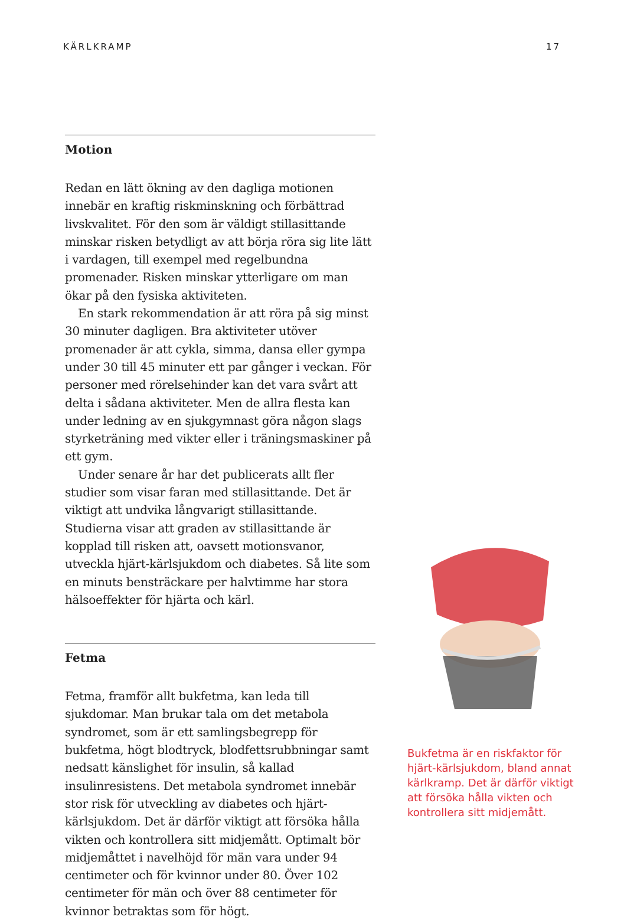KÄRLKRAMP 17
Motion
Redan en lätt ökning av den dagliga motionen innebär en kraftig riskminskning och förbättrad livskvalitet. För den som är väldigt stillasittande minskar risken betydligt av att börja röra sig lite lätt i vardagen, till exempel med regelbundna promenader. Risken minskar ytterligare om man ökar på den fysiska aktiviteten.
En stark rekommendation är att röra på sig minst 30 minuter dagligen. Bra aktiviteter utöver promenader är att cykla, simma, dansa eller gympa under 30 till 45 minuter ett par gånger i veckan. För personer med rörelsehinder kan det vara svårt att delta i sådana aktiviteter. Men de allra flesta kan under ledning av en sjukgymnast göra någon slags styrketräning med vikter eller i träningsmaskiner på ett gym.
Under senare år har det publicerats allt fler studier som visar faran med stillasittande. Det är viktigt att undvika långvarigt stillasittande. Studierna visar att graden av stillasittande är kopplad till risken att, oavsett motionsvanor, utveckla hjärt-kärlsjukdom och diabetes. Så lite som en minuts bensträckare per halvtimme har stora hälsoeffekter för hjärta och kärl.
Fetma
Fetma, framför allt bukfetma, kan leda till sjukdomar. Man brukar tala om det metabola syndromet, som är ett samlingsbegrepp för bukfetma, högt blodtryck, blodfettsrubbningar samt nedsatt känslighet för insulin, så kallad insulinresistens. Det metabola syndromet innebär stor risk för utveckling av diabetes och hjärt-kärlsjukdom. Det är därför viktigt att försöka hålla vikten och kontrollera sitt midjemått. Optimalt bör midjemåttet i navelhöjd för män vara under 94 centimeter och för kvinnor under 80. Över 102 centimeter för män och över 88 centimeter för kvinnor betraktas som för högt.
Bukfetma är en riskfaktor för hjärt-kärlsjukdom, bland annat kärlkramp. Det är därför viktigt att försöka hålla vikten och kontrollera sitt midjemått.